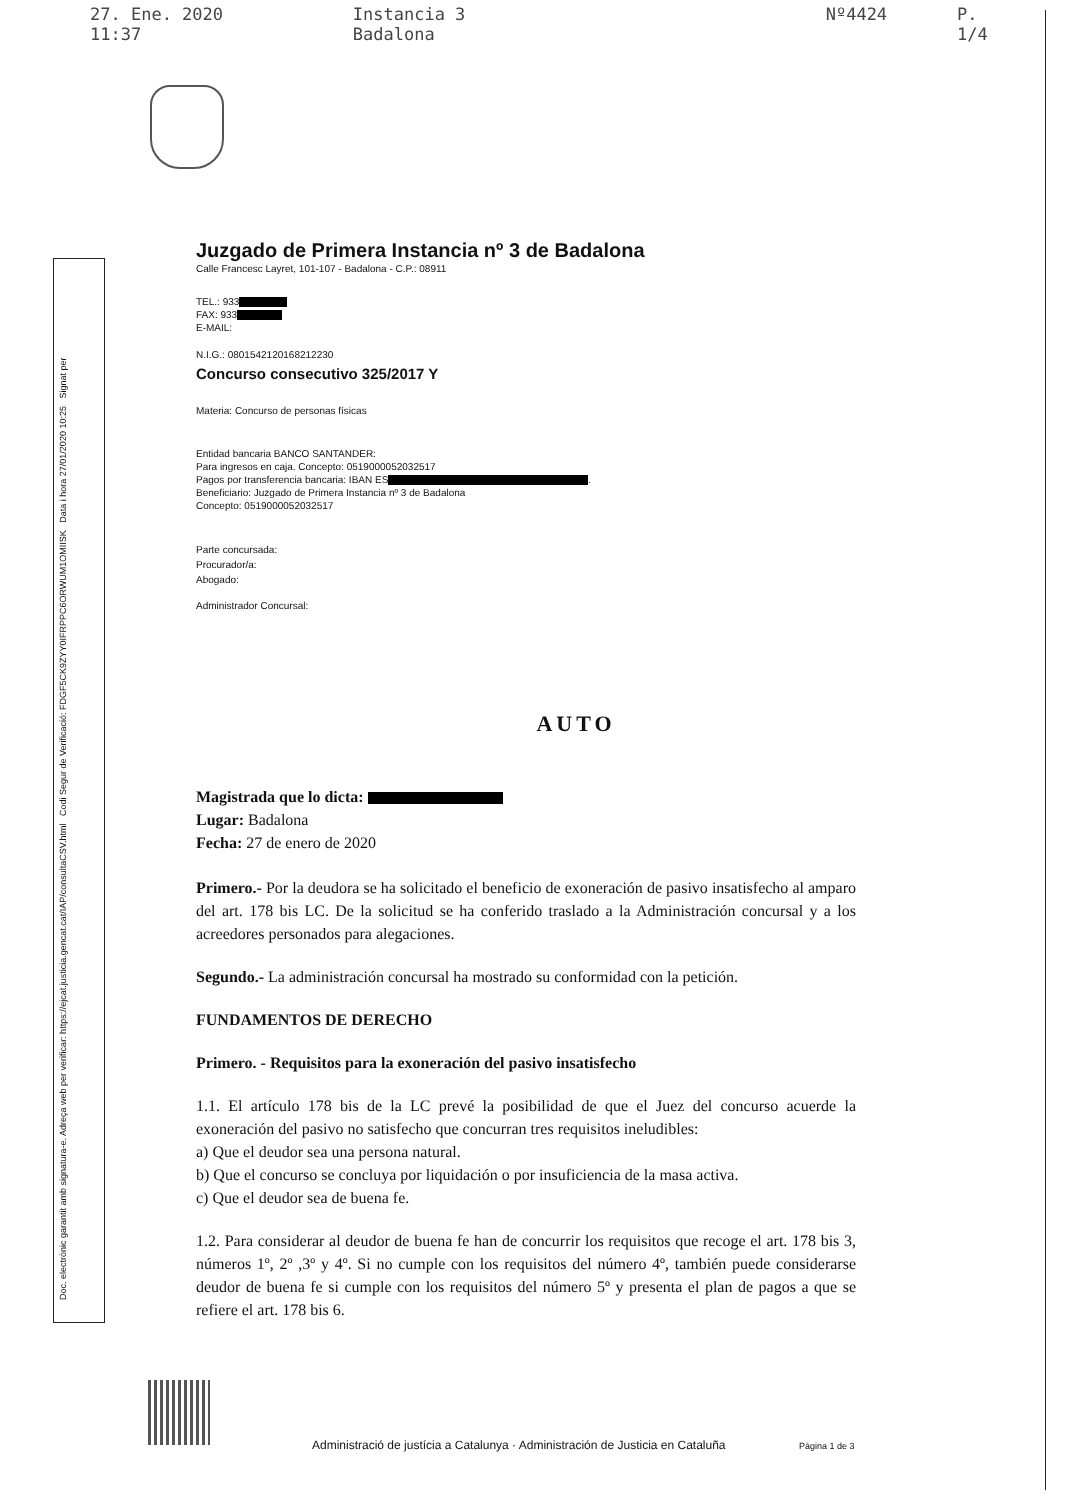27. Ene. 2020 11:37 Instancia 3 Badalona Nº4424 P. 1/4
Doc. electrònic garantit amb signatura-e. Adreça web per verificar: https://ejcat.justicia.gencat.cat/IAP/consultaCSV.html Codi Segur de Verificació: FDGF5CK9ZYY0IFRPPC6ORWUM1OMIISK Data i hora 27/01/2020 10:25 Signat per
Juzgado de Primera Instancia nº 3 de Badalona
Calle Francesc Layret, 101-107 - Badalona - C.P.: 08911
TEL.: 933
FAX: 933
E-MAIL:
N.I.G.: 0801542120168212230
Concurso consecutivo 325/2017 Y
Materia: Concurso de personas físicas
Entidad bancaria BANCO SANTANDER:
Para ingresos en caja. Concepto: 0519000052032517
Pagos por transferencia bancaria: IBAN ES .
Beneficiario: Juzgado de Primera Instancia nº 3 de Badalona
Concepto: 0519000052032517
Parte concursada:
Procurador/a:
Abogado:
Administrador Concursal:
AUTO
Magistrada que lo dicta:
Lugar: Badalona
Fecha: 27 de enero de 2020
Primero.- Por la deudora se ha solicitado el beneficio de exoneración de pasivo insatisfecho al amparo del art. 178 bis LC. De la solicitud se ha conferido traslado a la Administración concursal y a los acreedores personados para alegaciones.
Segundo.- La administración concursal ha mostrado su conformidad con la petición.
FUNDAMENTOS DE DERECHO
Primero. - Requisitos para la exoneración del pasivo insatisfecho
1.1. El artículo 178 bis de la LC prevé la posibilidad de que el Juez del concurso acuerde la exoneración del pasivo no satisfecho que concurran tres requisitos ineludibles:
a) Que el deudor sea una persona natural.
b) Que el concurso se concluya por liquidación o por insuficiencia de la masa activa.
c) Que el deudor sea de buena fe.
1.2. Para considerar al deudor de buena fe han de concurrir los requisitos que recoge el art. 178 bis 3, números 1º, 2º ,3º y 4º. Si no cumple con los requisitos del número 4º, también puede considerarse deudor de buena fe si cumple con los requisitos del número 5º y presenta el plan de pagos a que se refiere el art. 178 bis 6.
Administració de justícia a Catalunya · Administración de Justicia en Cataluña Pàgina 1 de 3